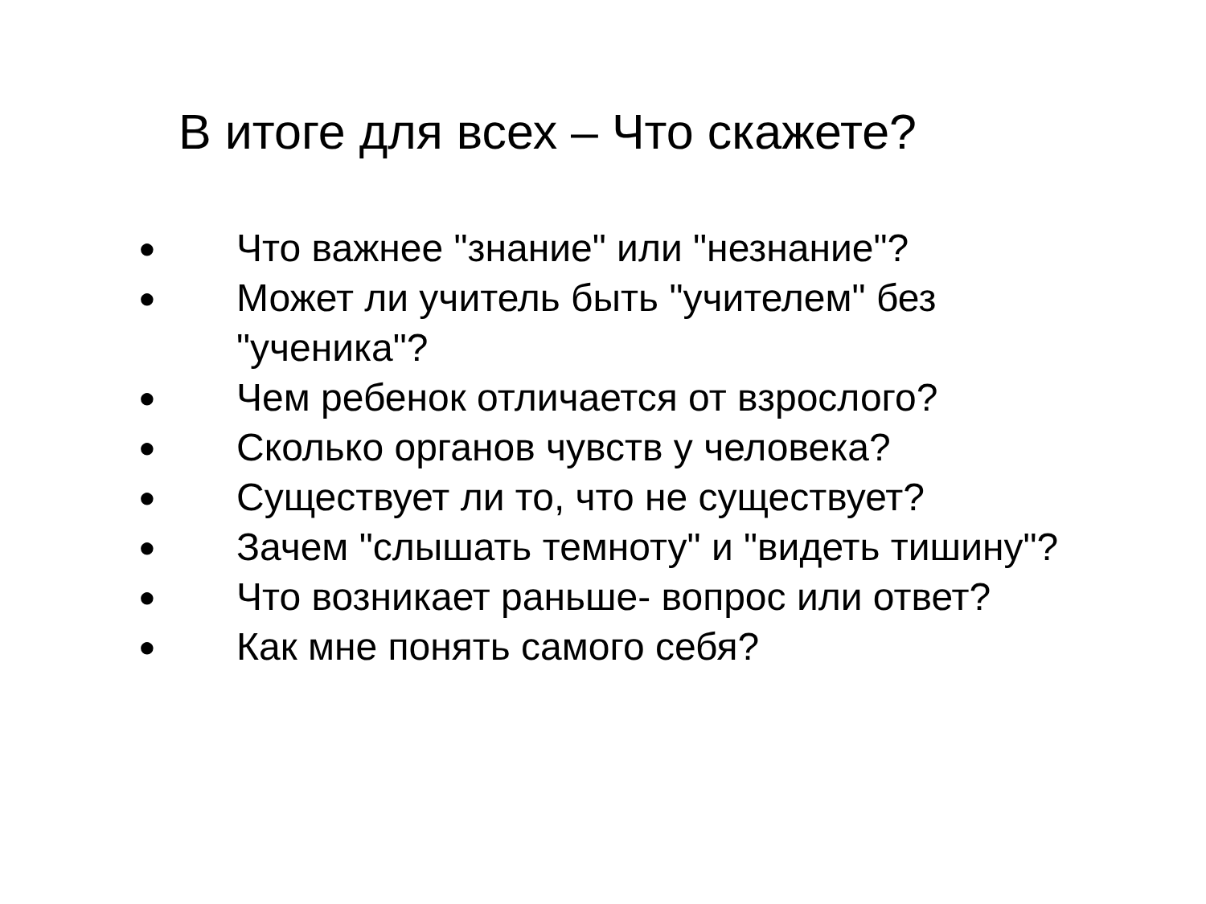В итоге для всех – Что скажете?
● Что важнее "знание" или "незнание"?
● Может ли учитель быть "учителем" без "ученика"?
● Чем ребенок отличается от взрослого?
● Сколько органов чувств у человека?
● Существует ли то, что не существует?
● Зачем "слышать темноту" и "видеть тишину"?
● Что возникает раньше- вопрос или ответ?
● Как мне понять самого себя?